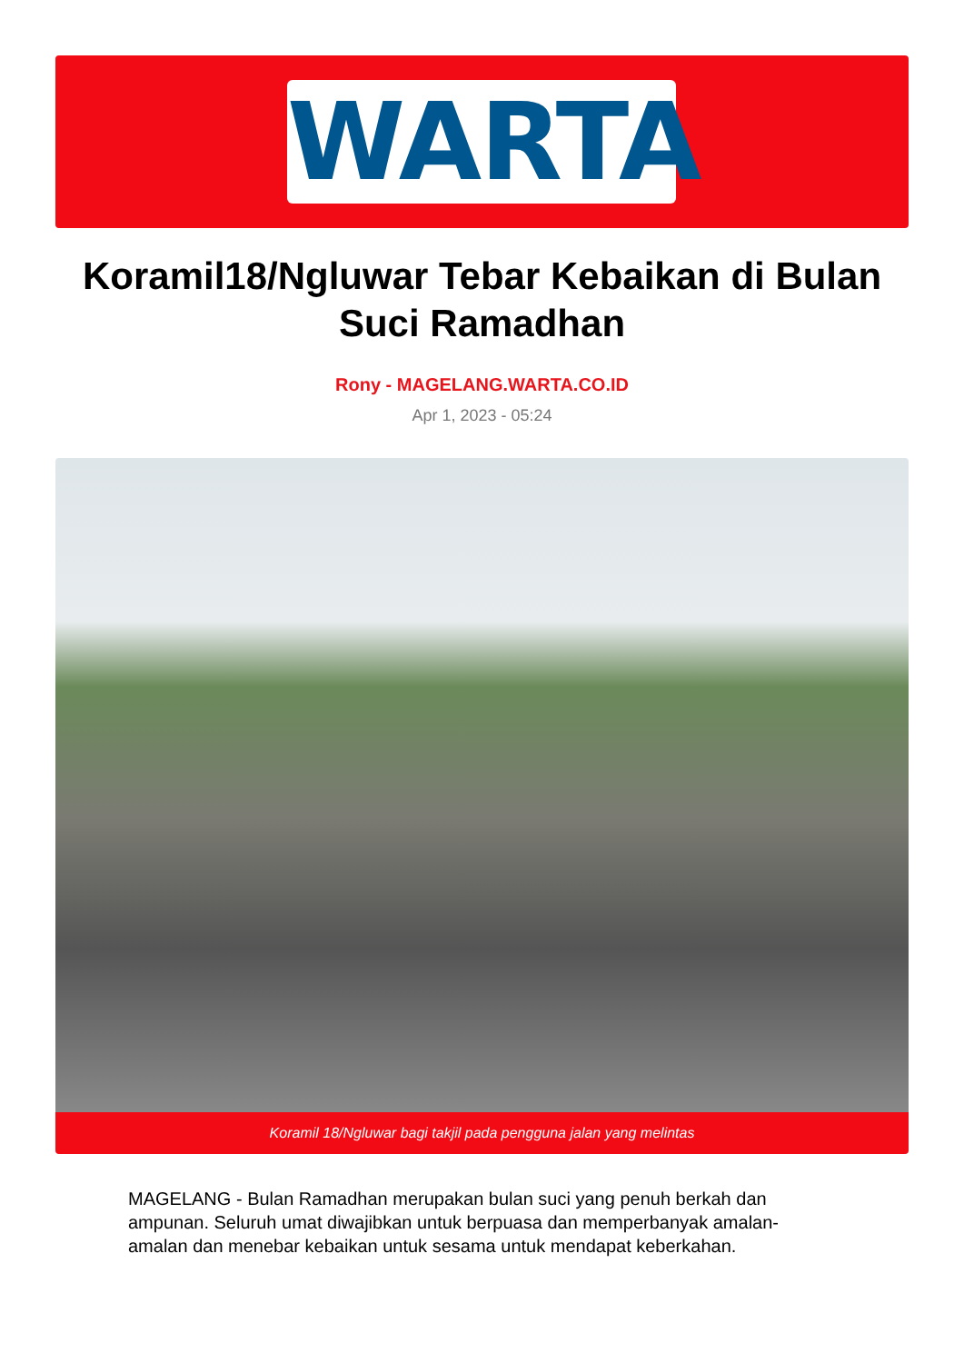WARTA
Koramil18/Ngluwar Tebar Kebaikan di Bulan Suci Ramadhan
Rony - MAGELANG.WARTA.CO.ID
Apr 1, 2023 - 05:24
Koramil 18/Ngluwar bagi takjil pada pengguna jalan yang melintas
MAGELANG - Bulan Ramadhan merupakan bulan suci yang penuh berkah dan ampunan. Seluruh umat diwajibkan untuk berpuasa dan memperbanyak amalan-amalan dan menebar kebaikan untuk sesama untuk mendapat keberkahan.